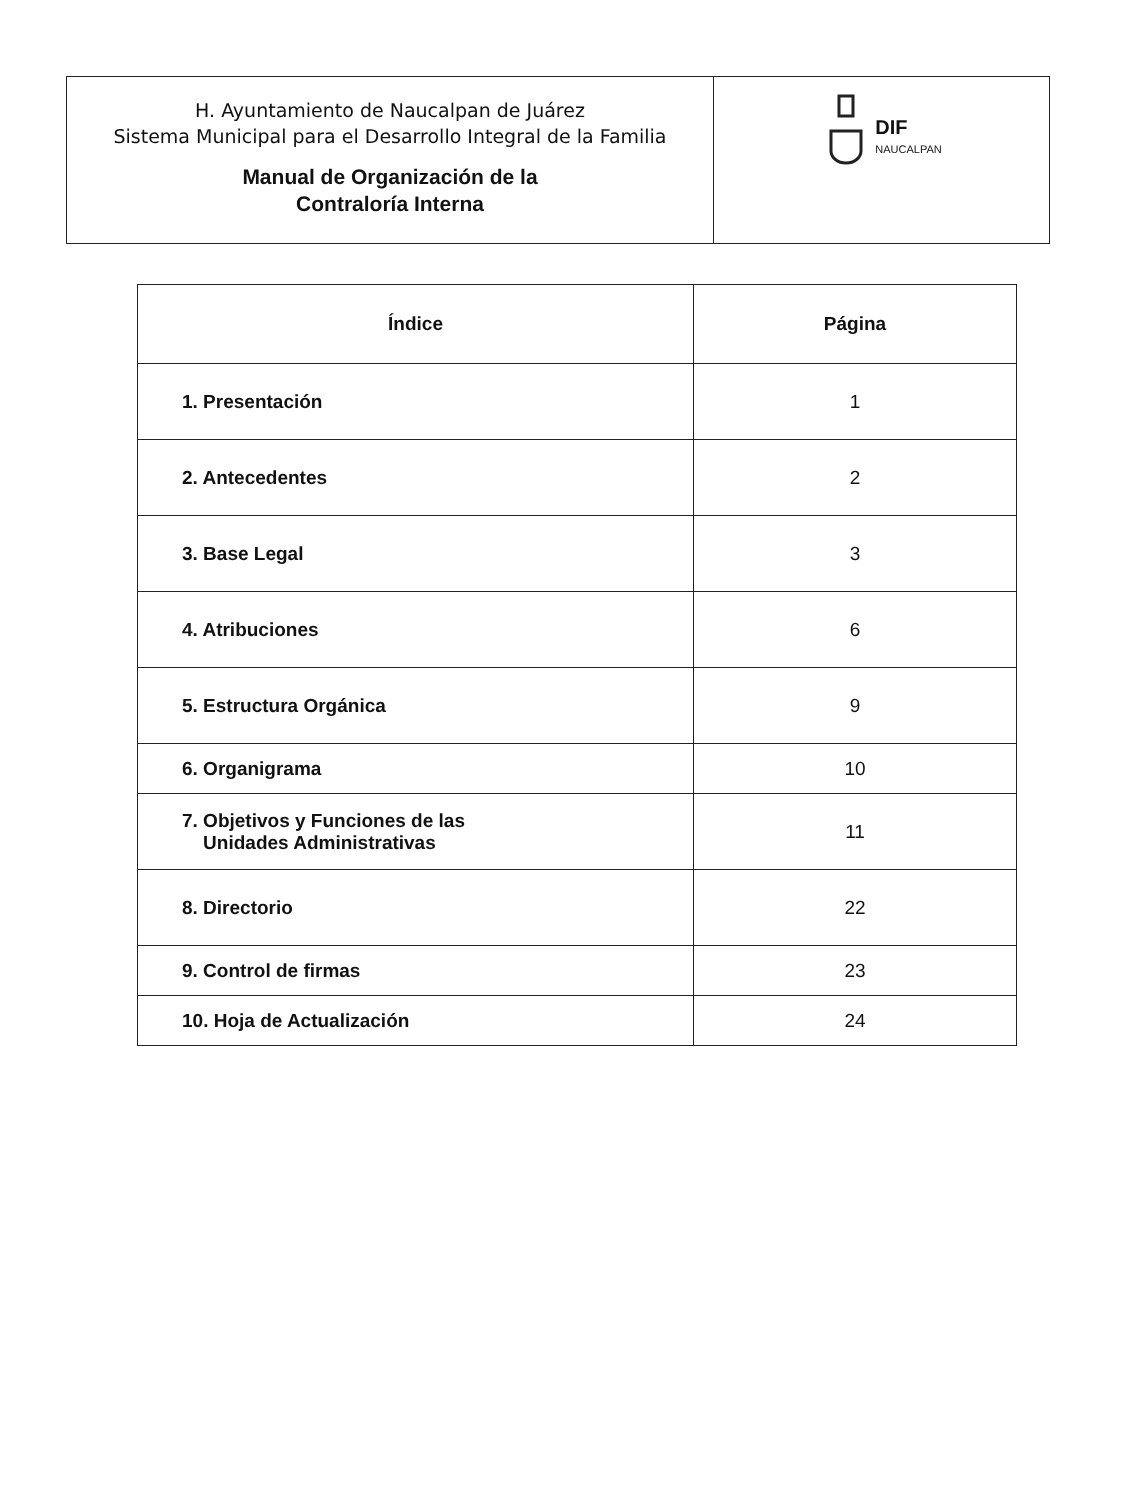H. Ayuntamiento de Naucalpan de Juárez
Sistema Municipal para el Desarrollo Integral de la Familia
Manual de Organización de la
Contraloría Interna
DIF
NAUCALPAN
| Índice | Página |
| --- | --- |
| 1. Presentación | 1 |
| 2. Antecedentes | 2 |
| 3. Base Legal | 3 |
| 4. Atribuciones | 6 |
| 5. Estructura Orgánica | 9 |
| 6. Organigrama | 10 |
| 7. Objetivos y Funciones de las Unidades Administrativas | 11 |
| 8. Directorio | 22 |
| 9. Control de firmas | 23 |
| 10. Hoja de Actualización | 24 |